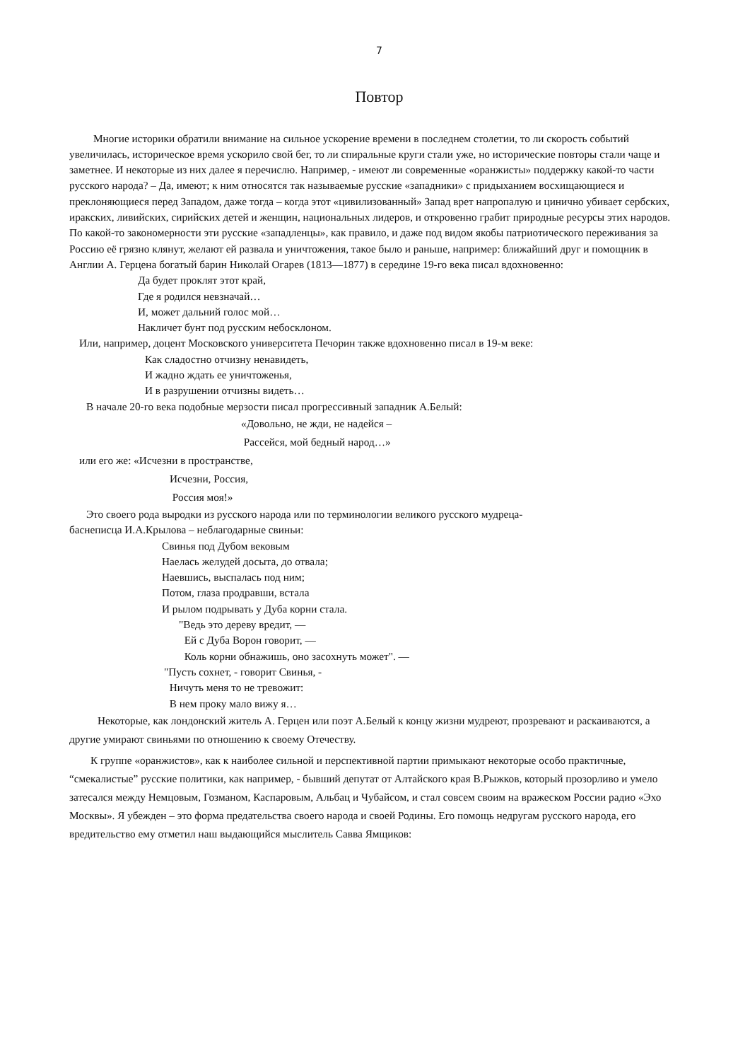7
Повтор
Многие историки обратили внимание на сильное ускорение времени в последнем столетии, то ли скорость событий увеличилась, историческое время ускорило свой бег, то ли спиральные круги стали уже, но исторические повторы стали чаще и заметнее. И некоторые из них далее я перечислю. Например, - имеют ли современные «оранжисты» поддержку какой-то части русского народа? – Да, имеют; к ним относятся так называемые русские «западники» с придыханием восхищающиеся и преклоняющиеся перед Западом, даже тогда – когда этот «цивилизованный» Запад врет напропалую и цинично убивает сербских, иракских, ливийских, сирийских детей и женщин, национальных лидеров, и откровенно грабит природные ресурсы этих народов. По какой-то закономерности эти русские «западленцы», как правило, и даже под видом якобы патриотического переживания за Россию её грязно клянут, желают ей развала и уничтожения, такое было и раньше, например: ближайший друг и помощник в Англии А. Герцена богатый барин Николай Огарев (1813—1877) в середине 19-го века писал вдохновенно:
Да будет проклят этот край,
Где я родился невзначай…
И, может дальний голос мой…
Накличет бунт под русским небосклоном.
Или, например, доцент Московского университета Печорин также вдохновенно писал в 19-м веке:
Как сладостно отчизну ненавидеть,
И жадно ждать ее уничтоженья,
И в разрушении отчизны видеть…
В начале 20-го века подобные мерзости писал прогрессивный западник А.Белый:
«Довольно, не жди, не надейся –
Рассейся, мой бедный народ…»
или его же: «Исчезни в пространстве,
Исчезни, Россия,
Россия моя!»
Это своего рода выродки из русского народа или по терминологии великого русского мудреца-
баснеписца И.А.Крылова – неблагодарные свиньи:
Свинья под Дубом вековым
Наелась желудей досыта, до отвала;
Наевшись, выспалась под ним;
Потом, глаза продравши, встала
И рылом подрывать у Дуба корни стала.
"Ведь это дереву вредит, —
Ей с Дуба Ворон говорит, —
Коль корни обнажишь, оно засохнуть может". —
"Пусть сохнет, - говорит Свинья, -
Ничуть меня то не тревожит:
В нем проку мало вижу я…
Некоторые, как лондонский житель А. Герцен или поэт А.Белый к концу жизни мудреют, прозревают и раскаиваются, а другие умирают свиньями по отношению к своему Отечеству.
К группе «оранжистов», как к наиболее сильной и перспективной партии примыкают некоторые особо практичные, “смекалистые” русские политики, как например, - бывший депутат от Алтайского края В.Рыжков, который прозорливо и умело затесался между Немцовым, Гозманом, Каспаровым, Альбац и Чубайсом, и стал совсем своим на вражеском России радио «Эхо Москвы». Я убежден – это форма предательства своего народа и своей Родины. Его помощь недругам русского народа, его вредительство ему отметил наш выдающийся мыслитель Савва Ямщиков: